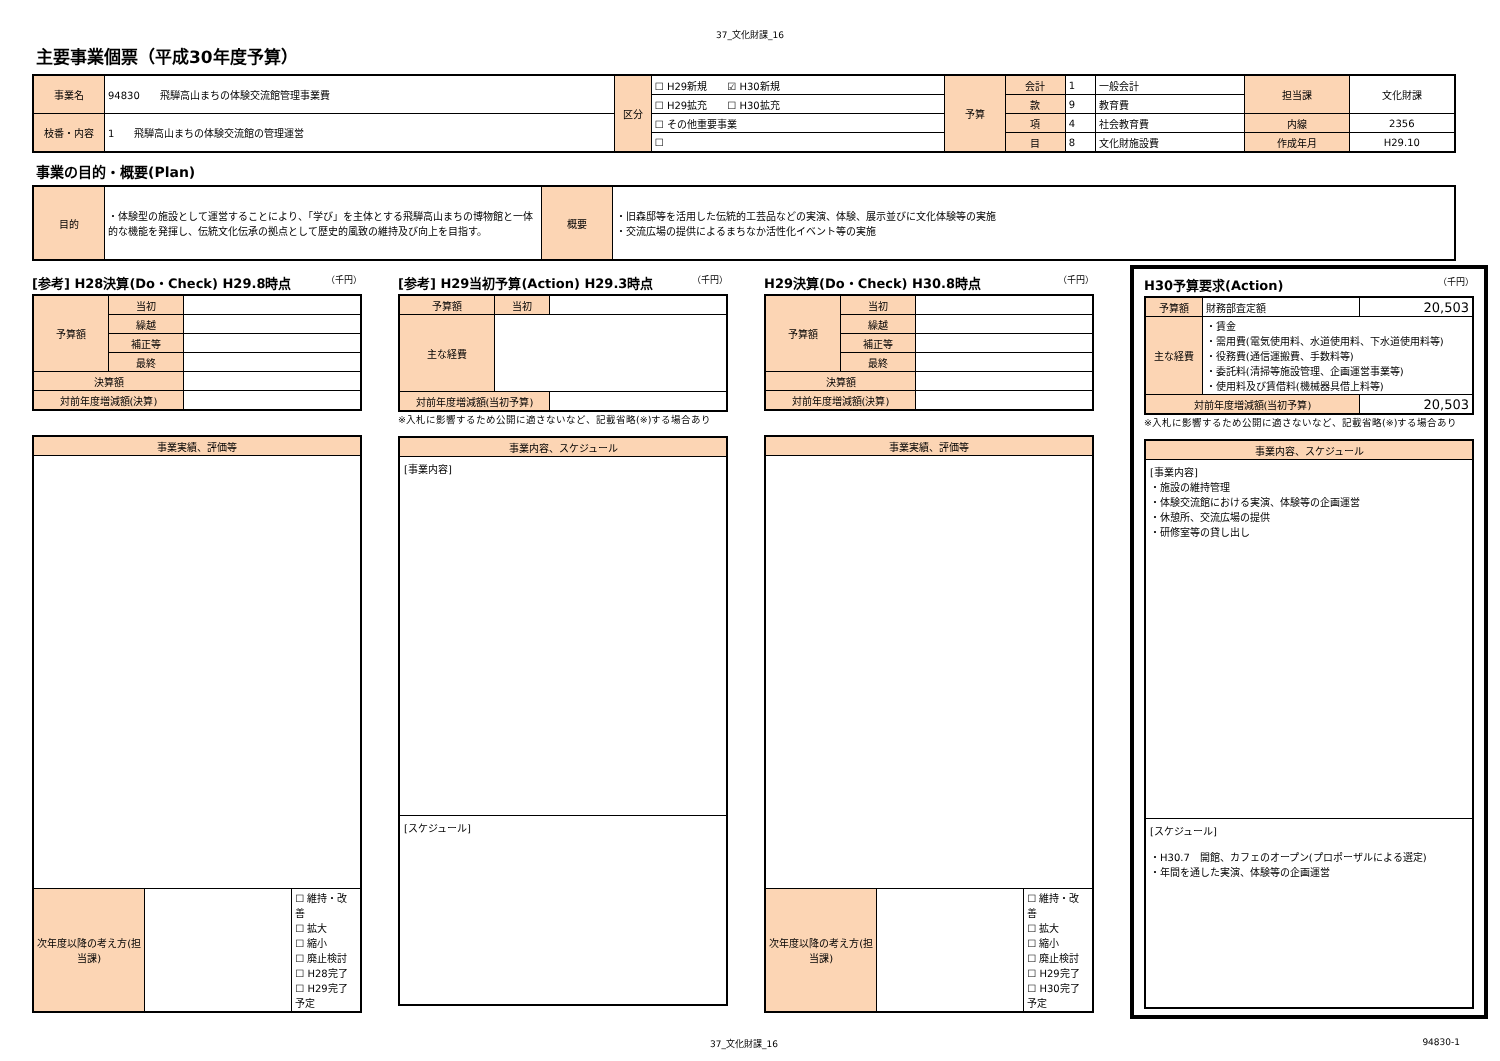37_文化財課_16
主要事業個票（平成30年度予算）
| 事業名 | 94830 飛騨高山まちの体験交流館管理事業費 | 区分 | ☐ H29新規 ☑ H30新規 | 予算 | 会計 | 1 | 一般会計 | 担当課 | 文化財課 |
| | | | ☐ H29拡充 ☐ H30拡充 | | 款 | 9 | 教育費 | | |
| 枝番・内容 | 1 飛騨高山まちの体験交流館の管理運営 | | ☐ その他重要事業 | | 項 | 4 | 社会教育費 | 内線 | 2356 |
| | | | ☐ | | 目 | 8 | 文化財施設費 | 作成年月 | H29.10 |
事業の目的・概要(Plan)
| 目的 | ・体験型の施設として運営することにより、「学び」を主体とする飛騨高山まちの博物館と一体的な機能を発揮し、伝統文化伝承の拠点として歴史的風致の維持及び向上を目指す。 | 概要 | ・旧森邸等を活用した伝統的工芸品などの実演、体験、展示並びに文化体験等の実施 ・交流広場の提供によるまちなか活性化イベント等の実施 |
[参考] H28決算(Do・Check) H29.8時点 （千円）
| 予算額 | 当初 | |
| | 繰越 | |
| | 補正等 | |
| | 最終 | |
| 決算額 | | |
| 対前年度増減額(決算) | | |
| 事業実績、評価等 | | |
| 次年度以降の考え方(担当課) | | ☐ 維持・改善 ☐ 拡大 ☐ 縮小 ☐ 廃止検討 ☐ H28完了 ☐ H29完了予定 |
[参考] H29当初予算(Action) H29.3時点 （千円）
| 予算額 | 当初 | |
| 主な経費 | | |
| 対前年度増減額(当初予算) | | |
※入札に影響するため公開に適さないなど、記載省略(※)する場合あり
| 事業内容、スケジュール |
| [事業内容] |
| [スケジュール] |
H29決算(Do・Check) H30.8時点 （千円）
| 予算額 | 当初 | |
| | 繰越 | |
| | 補正等 | |
| | 最終 | |
| 決算額 | | |
| 対前年度増減額(決算) | | |
| 事業実績、評価等 | | |
| 次年度以降の考え方(担当課) | | ☐ 維持・改善 ☐ 拡大 ☐ 縮小 ☐ 廃止検討 ☐ H29完了 ☐ H30完了予定 |
H30予算要求(Action) （千円）
| 予算額 | 財務部査定額 | 20,503 |
| 主な経費 | ・賃金 ・需用費(電気使用料、水道使用料、下水道使用料等) ・役務費(通信運搬費、手数料等) ・委託料(清掃等施設管理、企画運営事業等) ・使用料及び賃借料(機械器具借上料等) | |
| 対前年度増減額(当初予算) | | 20,503 |
※入札に影響するため公開に適さないなど、記載省略(※)する場合あり
| 事業内容、スケジュール |
| [事業内容] ・施設の維持管理 ・体験交流館における実演、体験等の企画運営 ・休憩所、交流広場の提供 ・研修室等の貸し出し |
| [スケジュール] ・H30.7 開館、カフェのオープン(プロポーザルによる選定) ・年間を通した実演、体験等の企画運営 |
37_文化財課_16 94830-1